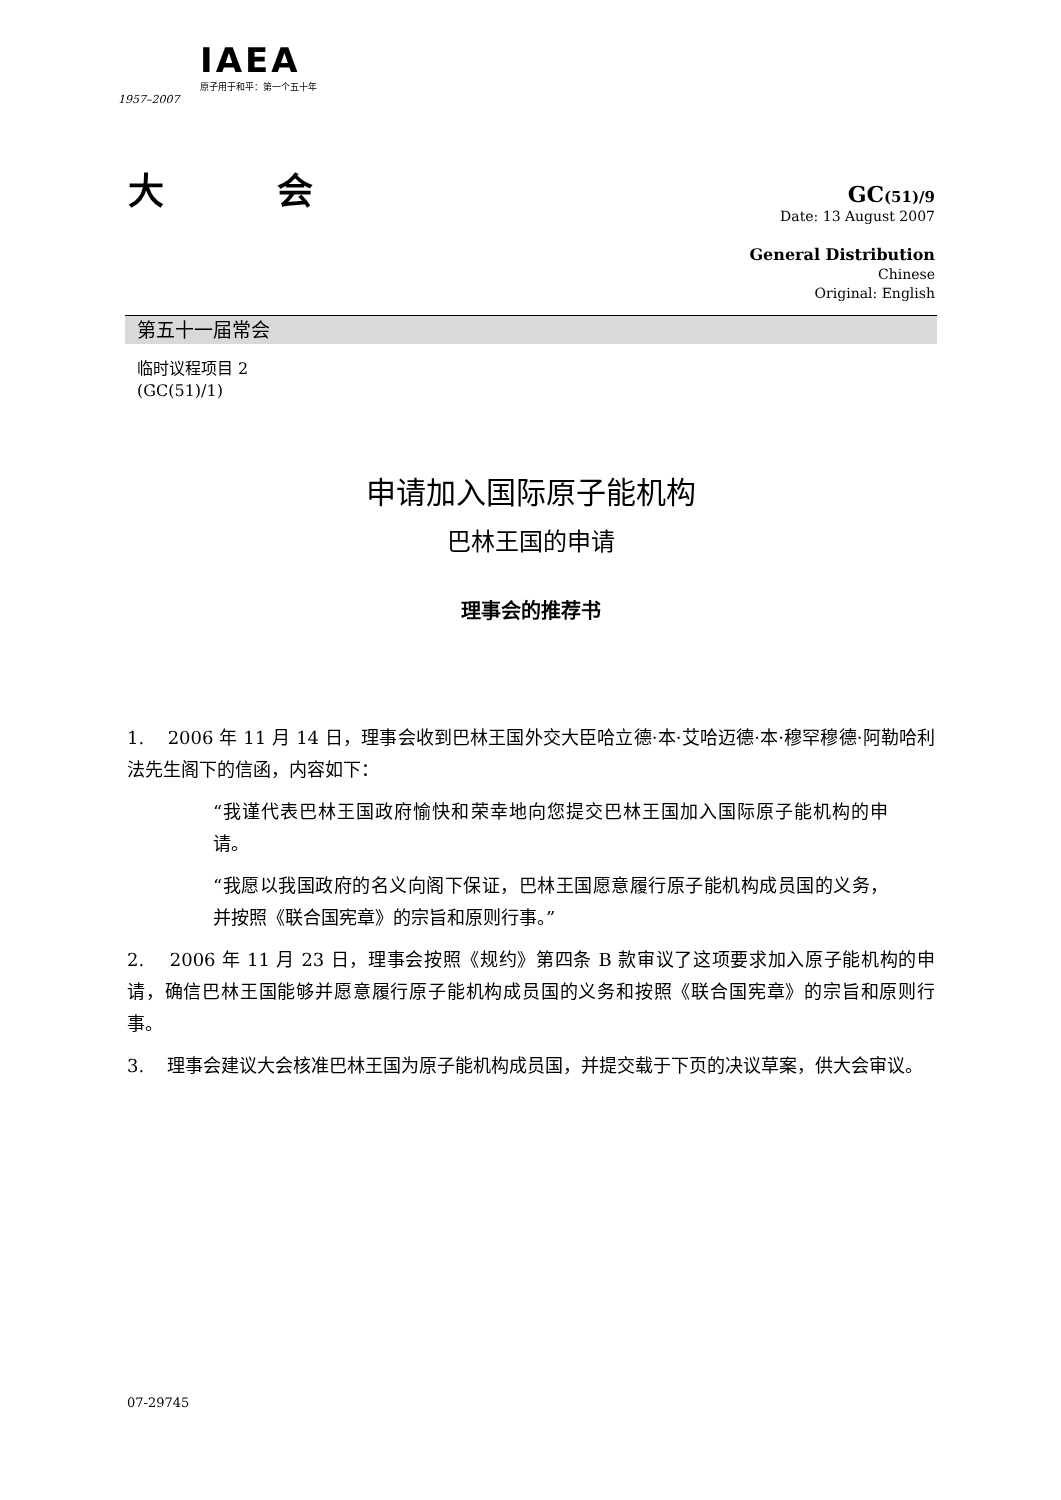IAEA
原子用于和平：第一个五十年
1957–2007
大 会
GC(51)/9
Date: 13 August 2007
General Distribution
Chinese
Original: English
第五十一届常会
临时议程项目 2
(GC(51)/1)
申请加入国际原子能机构
巴林王国的申请
理事会的推荐书
1. 2006 年 11 月 14 日，理事会收到巴林王国外交大臣哈立德·本·艾哈迈德·本·穆罕穆德·阿勒哈利法先生阁下的信函，内容如下：
“我谨代表巴林王国政府愉快和荣幸地向您提交巴林王国加入国际原子能机构的申请。
“我愿以我国政府的名义向阁下保证，巴林王国愿意履行原子能机构成员国的义务，并按照《联合国宪章》的宗旨和原则行事。”
2. 2006 年 11 月 23 日，理事会按照《规约》第四条 B 款审议了这项要求加入原子能机构的申请，确信巴林王国能够并愿意履行原子能机构成员国的义务和按照《联合国宪章》的宗旨和原则行事。
3. 理事会建议大会核准巴林王国为原子能机构成员国，并提交载于下页的决议草案，供大会审议。
07-29745